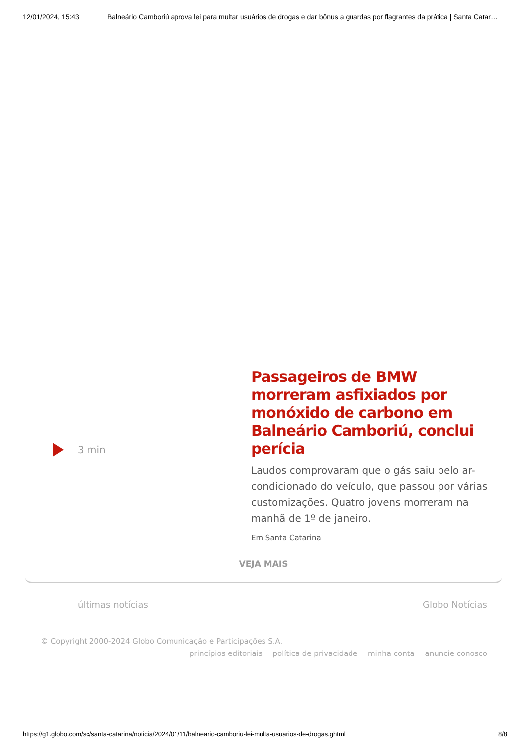12/01/2024, 15:43 Balneário Camboriú aprova lei para multar usuários de drogas e dar bônus a guardas por flagrantes da prática | Santa Catar…
3 min
Passageiros de BMW morreram asfixiados por monóxido de carbono em Balneário Camboriú, conclui perícia
Laudos comprovaram que o gás saiu pelo ar-condicionado do veículo, que passou por várias customizações. Quatro jovens morreram na manhã de 1º de janeiro.
Em Santa Catarina
VEJA MAIS
últimas notícias Globo Notícias
© Copyright 2000-2024 Globo Comunicação e Participações S.A.
princípios editoriais política de privacidade minha conta anuncie conosco
https://g1.globo.com/sc/santa-catarina/noticia/2024/01/11/balneario-camboriu-lei-multa-usuarios-de-drogas.ghtml 8/8